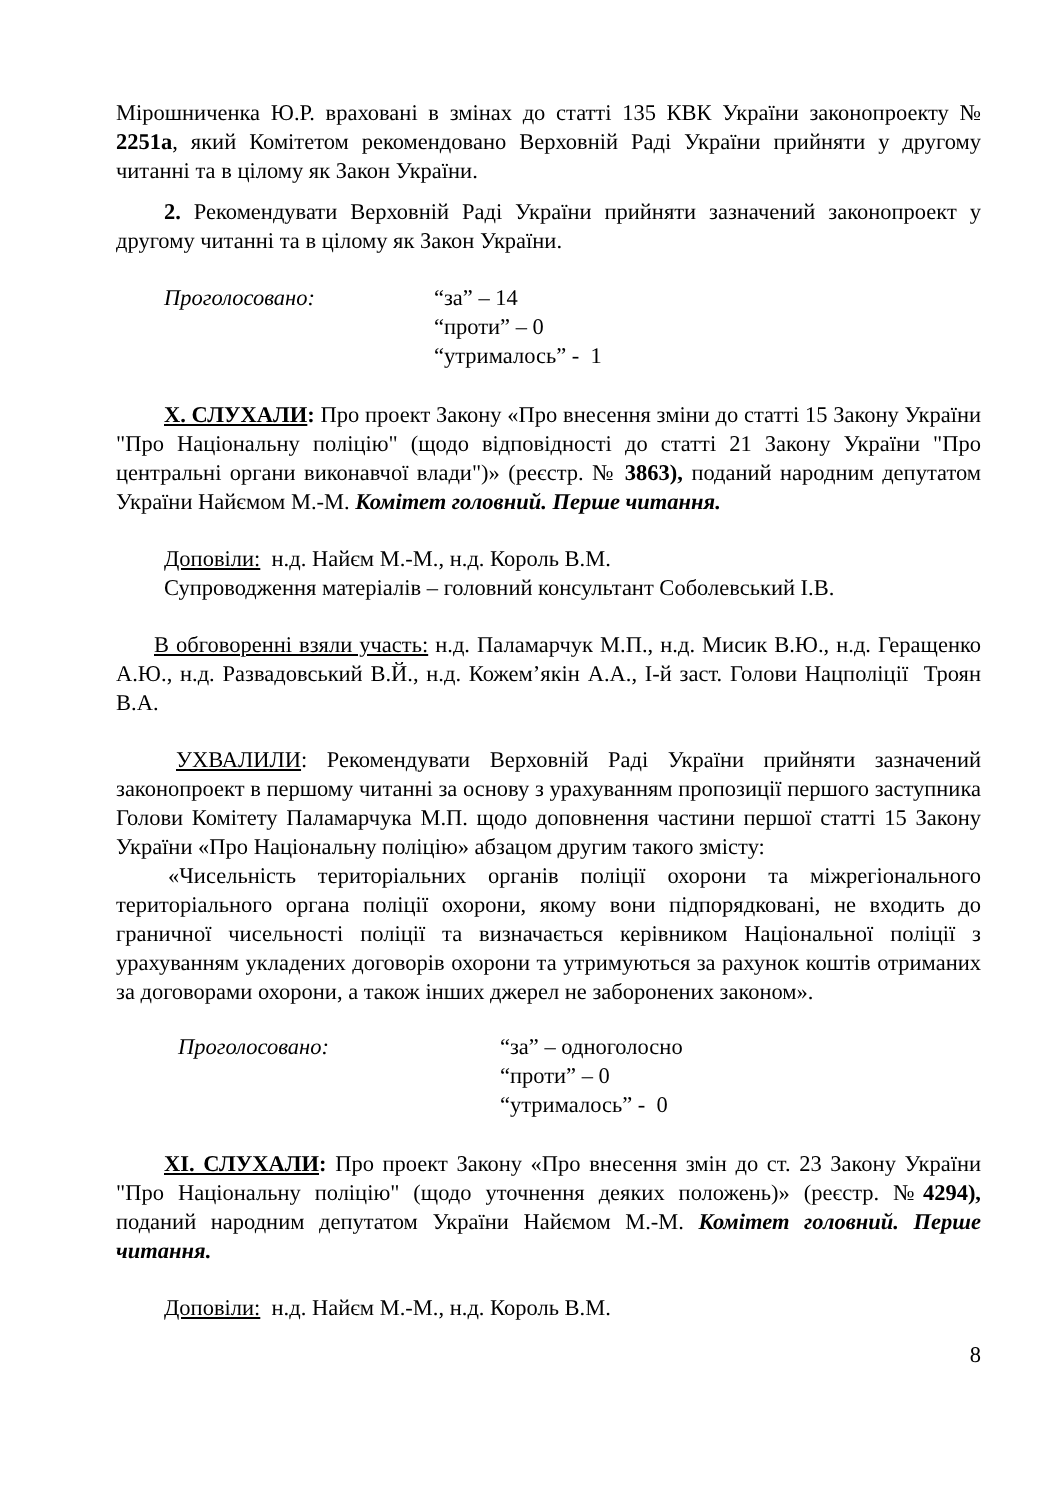Мірошниченка Ю.Р. враховані в змінах до статті 135 КВК України законопроекту № 2251а, який Комітетом рекомендовано Верховній Раді України прийняти у другому читанні та в цілому як Закон України.
2. Рекомендувати Верховній Раді України прийняти зазначений законопроект у другому читанні та в цілому як Закон України.
Проголосовано: “за” – 14
“проти” – 0
“утрималось” - 1
Х. СЛУХАЛИ: Про проект Закону «Про внесення зміни до статті 15 Закону України "Про Національну поліцію" (щодо відповідності до статті 21 Закону України "Про центральні органи виконавчої влади")» (реєстр. № 3863), поданий народним депутатом України Найємом М.-М. Комітет головний. Перше читання.
Доповіли: н.д. Найєм М.-М., н.д. Король В.М.
Супроводження матеріалів – головний консультант Соболевський І.В.
В обговоренні взяли участь: н.д. Паламарчук М.П., н.д. Мисик В.Ю., н.д. Геращенко А.Ю., н.д. Развадовський В.Й., н.д. Кожем’якін А.А., І-й заст. Голови Нацполіції Троян В.А.
УХВАЛИЛИ: Рекомендувати Верховній Раді України прийняти зазначений законопроект в першому читанні за основу з урахуванням пропозиції першого заступника Голови Комітету Паламарчука М.П. щодо доповнення частини першої статті 15 Закону України «Про Національну поліцію» абзацом другим такого змісту:
«Чисельність територіальних органів поліції охорони та міжрегіонального територіального органа поліції охорони, якому вони підпорядковані, не входить до граничної чисельності поліції та визначається керівником Національної поліції з урахуванням укладених договорів охорони та утримуються за рахунок коштів отриманих за договорами охорони, а також інших джерел не заборонених законом».
Проголосовано: “за” – одноголосно
“проти” – 0
“утрималось” - 0
ХІ. СЛУХАЛИ: Про проект Закону «Про внесення змін до ст. 23 Закону України "Про Національну поліцію" (щодо уточнення деяких положень)» (реєстр. №4294), поданий народним депутатом України Найємом М.-М. Комітет головний. Перше читання.
Доповіли: н.д. Найєм М.-М., н.д. Король В.М.
8